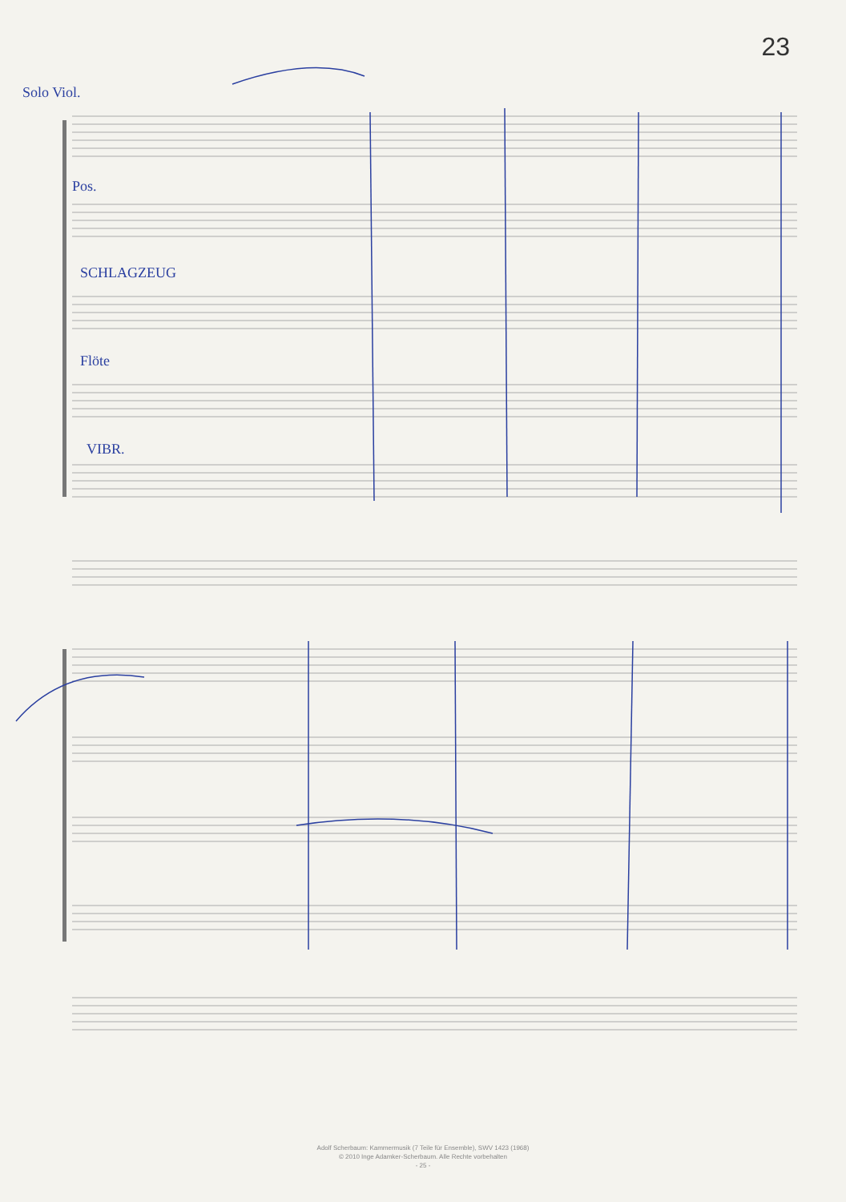23
Solo Viol.
Pos.
SCHLAGZEUG
Flöte
VIBR.
Adolf Scherbaum: Kammermusik (7 Teile für Ensemble), SWV 1423 (1968)
© 2010 Inge Adamker-Scherbaum. Alle Rechte vorbehalten
- 25 -